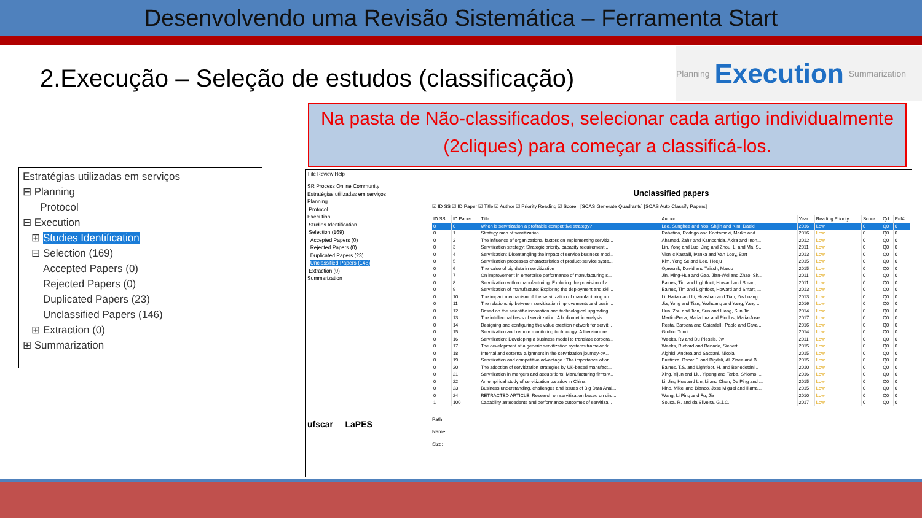Desenvolvendo uma Revisão Sistemática – Ferramenta Start
2.Execução – Seleção de estudos (classificação)
Planning Execution Summarization
Na pasta de Não-classificados, selecionar cada artigo individualmente (2cliques) para começar a classificá-los.
Estratégias utilizadas em serviços
⊟ Planning
Protocol
⊟ Execution
⊞ Studies Identification
⊟ Selection (169)
Accepted Papers (0)
Rejected Papers (0)
Duplicated Papers (23)
Unclassified Papers (146)
⊞ Extraction (0)
⊞ Summarization
File Review Help
SR Process Online Community
Estratégias utilizadas em serviços
Planning
Protocol
Execution
Studies Identification
Selection (169)
Accepted Papers (0)
Rejected Papers (0)
Duplicated Papers (23)
Unclassified Papers (146)
Extraction (0)
Summarization
ufscar LaPES
Unclassified papers
☑ ID SS ☑ ID Paper ☑ Title ☑ Author ☑ Priority Reading ☑ Score [SCAS Generate Quadrants] [SCAS Auto Classify Papers]
| ID SS | ID Paper | Title | Author | Year | Reading Priority | Score | Qd | Ref# |
| --- | --- | --- | --- | --- | --- | --- | --- | --- |
| 0 | 0 | When is servitization a profitable competitive strategy? | Lee, Sunghee and Yoo, Shijin and Kim, Daeki | 2016 | Low | 0 | Q0 | 0 |
| 0 | 1 | Strategy map of servitization | Rabetino, Rodrigo and Kohtamaki, Marko and ... | 2016 | Low | 0 | Q0 | 0 |
| 0 | 2 | The influence of organizational factors on implementing servitiz... | Ahamed, Zahir and Kamoshida, Akira and Inoh... | 2012 | Low | 0 | Q0 | 0 |
| 0 | 3 | Servitization strategy: Strategic priority, capacity requirement,... | Lin, Yong and Luo, Jing and Zhou, Li and Ma, S... | 2011 | Low | 0 | Q0 | 0 |
| 0 | 4 | Servitization: Disentangling the impact of service business mod... | Visnjic Kastalli, Ivanka and Van Looy, Bart | 2013 | Low | 0 | Q0 | 0 |
| 0 | 5 | Servitization processes characteristics of product-service syste... | Kim, Yong Se and Lee, Heeju | 2015 | Low | 0 | Q0 | 0 |
| 0 | 6 | The value of big data in servitization | Opresnik, David and Taisch, Marco | 2015 | Low | 0 | Q0 | 0 |
| 0 | 7 | On improvement in enterprise performance of manufacturing s... | Jin, Ming-Hua and Gao, Jian-Wei and Zhao, Sh... | 2011 | Low | 0 | Q0 | 0 |
| 0 | 8 | Servitization within manufacturing: Exploring the provision of a... | Baines, Tim and Lightfoot, Howard and Smart, ... | 2011 | Low | 0 | Q0 | 0 |
| 0 | 9 | Servitization of manufacture: Exploring the deployment and skil... | Baines, Tim and Lightfoot, Howard and Smart, ... | 2013 | Low | 0 | Q0 | 0 |
| 0 | 10 | The impact mechanism of the servitization of manufacturing on ... | Li, Haitao and Li, Huashan and Tian, Yezhuang | 2013 | Low | 0 | Q0 | 0 |
| 0 | 11 | The relationship between servitization improvements and busin... | Jia, Yong and Tian, Yezhuang and Yang, Yang ... | 2016 | Low | 0 | Q0 | 0 |
| 0 | 12 | Based on the scientific innovation and technological upgrading ... | Hua, Zou and Jian, Sun and Liang, Sun Jin | 2014 | Low | 0 | Q0 | 0 |
| 0 | 13 | The intellectual basis of servitization: A bibliometric analysis | Martin-Pena, Maria Luz and Pinillos, Maria-Jose... | 2017 | Low | 0 | Q0 | 0 |
| 0 | 14 | Designing and configuring the value creation network for servit... | Resta, Barbara and Gaiardelli, Paolo and Caval... | 2016 | Low | 0 | Q0 | 0 |
| 0 | 15 | Servitization and remote monitoring technology: A literature re... | Grubic, Tonci | 2014 | Low | 0 | Q0 | 0 |
| 0 | 16 | Servitization: Developing a business model to translate corpora... | Weeks, Rv and Du Plessis, Jw | 2011 | Low | 0 | Q0 | 0 |
| 0 | 17 | The development of a generic servitization systems framework | Weeks, Richard and Benade, Siebert | 2015 | Low | 0 | Q0 | 0 |
| 0 | 18 | Internal and external alignment in the servitization journey-ov... | Alghisi, Andrea and Saccani, Nicola | 2015 | Low | 0 | Q0 | 0 |
| 0 | 19 | Servitization and competitive advantage : The importance of or... | Bustinza, Oscar F. and Bigdeli, Ali Ziaee and B... | 2015 | Low | 0 | Q0 | 0 |
| 0 | 20 | The adoption of servitization strategies by UK-based manufact... | Baines, T.S. and Lightfoot, H. and Benedettini... | 2010 | Low | 0 | Q0 | 0 |
| 0 | 21 | Servitization in mergers and acquisitions: Manufacturing firms v... | Xing, Yijun and Liu, Yipeng and Tarba, Shlomo ... | 2016 | Low | 0 | Q0 | 0 |
| 0 | 22 | An empirical study of servitization paradox in China | Li, Jing Hua and Lin, Li and Chen, De Ping and ... | 2015 | Low | 0 | Q0 | 0 |
| 0 | 23 | Business understanding, challenges and issues of Big Data Anal... | Nino, Mikel and Blanco, Jose Miguel and Illarra... | 2015 | Low | 0 | Q0 | 0 |
| 0 | 24 | RETRACTED ARTICLE: Research on servitization based on circ... | Wang, Li Ping and Fu, Jia | 2010 | Low | 0 | Q0 | 0 |
| 1 | 100 | Capability antecedents and performance outcomes of servitiza... | Sousa, R. and da Silveira, G.J.C. | 2017 | Low | 0 | Q0 | 0 |
Path:
Name:
Size: